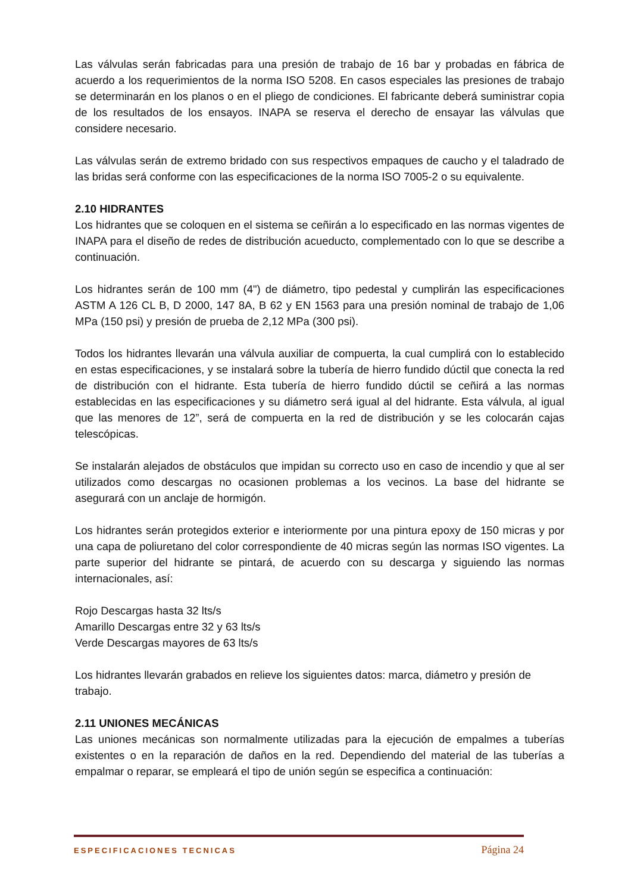Las válvulas serán fabricadas para una presión de trabajo de 16 bar y probadas en fábrica de acuerdo a los requerimientos de la norma ISO 5208. En casos especiales las presiones de trabajo se determinarán en los planos o en el pliego de condiciones. El fabricante deberá suministrar copia de los resultados de los ensayos. INAPA se reserva el derecho de ensayar las válvulas que considere necesario.
Las válvulas serán de extremo bridado con sus respectivos empaques de caucho y el taladrado de las bridas será conforme con las especificaciones de la norma ISO 7005-2 o su equivalente.
2.10 HIDRANTES
Los hidrantes que se coloquen en el sistema se ceñirán a lo especificado en las normas vigentes de INAPA para el diseño de redes de distribución acueducto, complementado con lo que se describe a continuación.
Los hidrantes serán de 100 mm (4") de diámetro, tipo pedestal y cumplirán las especificaciones ASTM A 126 CL B, D 2000, 147 8A, B 62 y EN 1563 para una presión nominal de trabajo de 1,06 MPa (150 psi) y presión de prueba de 2,12 MPa (300 psi).
Todos los hidrantes llevarán una válvula auxiliar de compuerta, la cual cumplirá con lo establecido en estas especificaciones, y se instalará sobre la tubería de hierro fundido dúctil que conecta la red de distribución con el hidrante. Esta tubería de hierro fundido dúctil se ceñirá a las normas establecidas en las especificaciones y su diámetro será igual al del hidrante. Esta válvula, al igual que las menores de 12”, será de compuerta en la red de distribución y se les colocarán cajas telescópicas.
Se instalarán alejados de obstáculos que impidan su correcto uso en caso de incendio y que al ser utilizados como descargas no ocasionen problemas a los vecinos. La base del hidrante se asegurará con un anclaje de hormigón.
Los hidrantes serán protegidos exterior e interiormente por una pintura epoxy de 150 micras y por una capa de poliuretano del color correspondiente de 40 micras según las normas ISO vigentes. La parte superior del hidrante se pintará, de acuerdo con su descarga y siguiendo las normas internacionales, así:
Rojo Descargas hasta 32 lts/s
Amarillo Descargas entre 32 y 63 lts/s
Verde Descargas mayores de 63 lts/s
Los hidrantes llevarán grabados en relieve los siguientes datos: marca, diámetro y presión de trabajo.
2.11 UNIONES MECÁNICAS
Las uniones mecánicas son normalmente utilizadas para la ejecución de empalmes a tuberías existentes o en la reparación de daños en la red. Dependiendo del material de las tuberías a empalmar o reparar, se empleará el tipo de unión según se especifica a continuación:
ESPECIFICACIONES TECNICAS Página 24